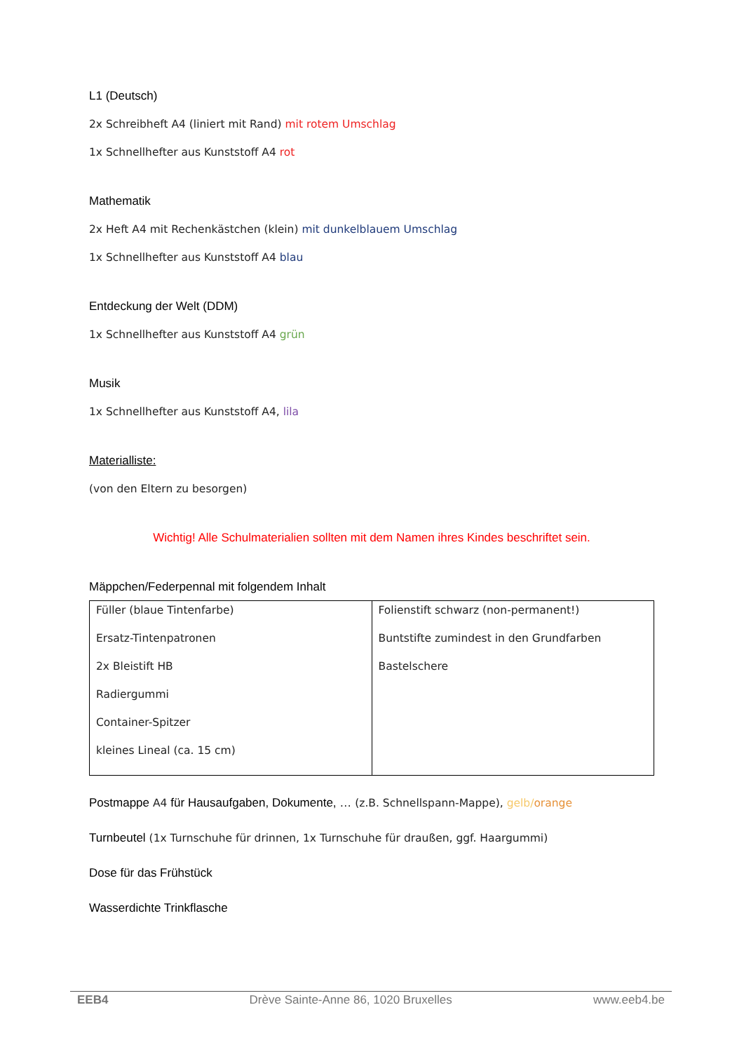L1 (Deutsch)
2x Schreibheft A4 (liniert mit Rand) mit rotem Umschlag
1x Schnellhefter aus Kunststoff A4 rot
Mathematik
2x Heft A4 mit Rechenkästchen (klein) mit dunkelblauem Umschlag
1x Schnellhefter aus Kunststoff A4 blau
Entdeckung der Welt (DDM)
1x Schnellhefter aus Kunststoff A4 grün
Musik
1x Schnellhefter aus Kunststoff A4, lila
Materialliste:
(von den Eltern zu besorgen)
Wichtig! Alle Schulmaterialien sollten mit dem Namen ihres Kindes beschriftet sein.
Mäppchen/Federpennal mit folgendem Inhalt
| Füller (blaue Tintenfarbe) Ersatz-Tintenpatronen 2x Bleistift HB Radiergummi Container-Spitzer kleines Lineal (ca. 15 cm) | Folienstift schwarz (non-permanent!) Buntstifte zumindest in den Grundfarben Bastelschere |
Postmappe A4 für Hausaufgaben, Dokumente, … (z.B. Schnellspann-Mappe), gelb/orange
Turnbeutel (1x Turnschuhe für drinnen, 1x Turnschuhe für draußen, ggf. Haargummi)
Dose für das Frühstück
Wasserdichte Trinkflasche
EEB4 Drève Sainte-Anne 86, 1020 Bruxelles www.eeb4.be